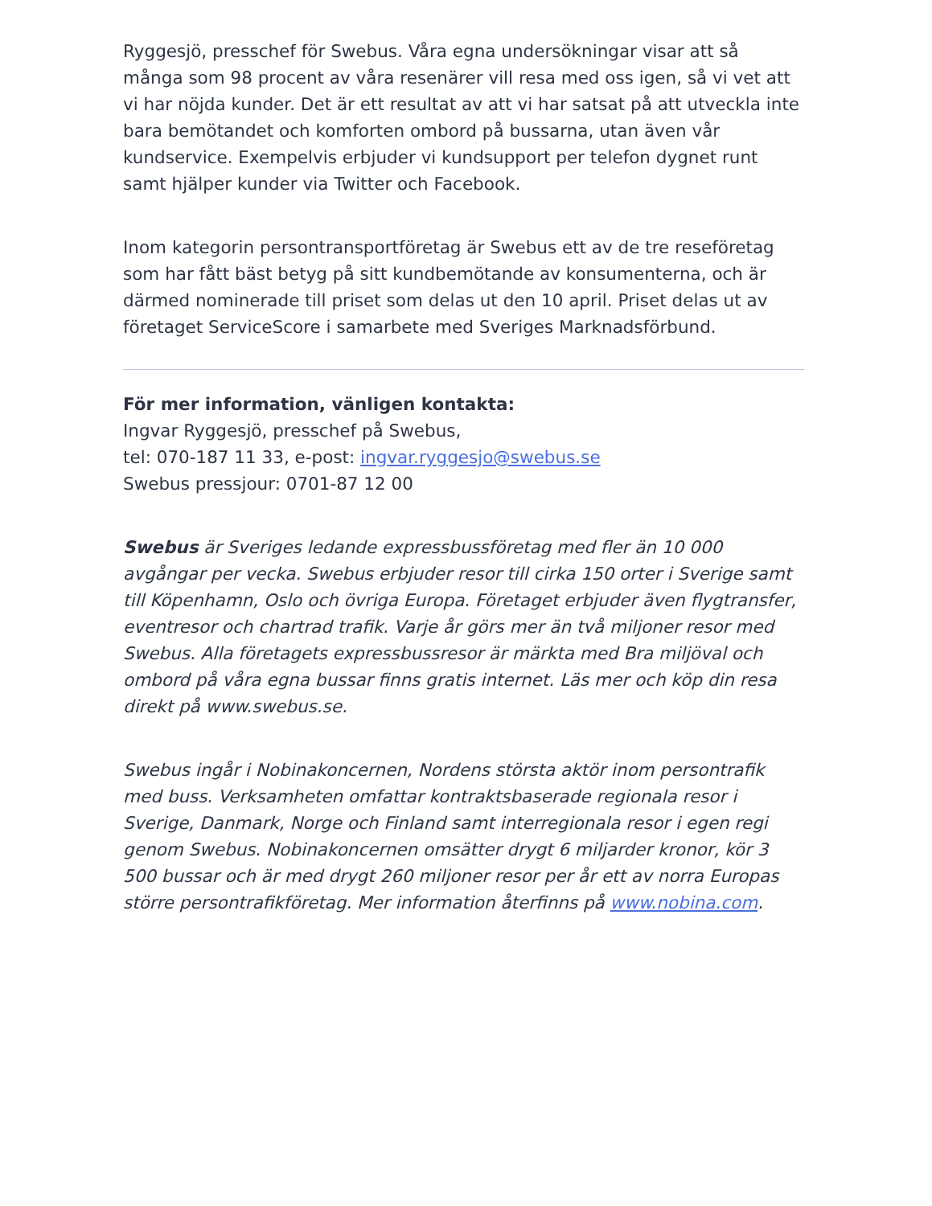Ryggesjö, presschef för Swebus. Våra egna undersökningar visar att så många som 98 procent av våra resenärer vill resa med oss igen, så vi vet att vi har nöjda kunder. Det är ett resultat av att vi har satsat på att utveckla inte bara bemötandet och komforten ombord på bussarna, utan även vår kundservice. Exempelvis erbjuder vi kundsupport per telefon dygnet runt samt hjälper kunder via Twitter och Facebook.
Inom kategorin persontransportföretag är Swebus ett av de tre reseföretag som har fått bäst betyg på sitt kundbemötande av konsumenterna, och är därmed nominerade till priset som delas ut den 10 april. Priset delas ut av företaget ServiceScore i samarbete med Sveriges Marknadsförbund.
För mer information, vänligen kontakta:
Ingvar Ryggesjö, presschef på Swebus,
tel: 070-187 11 33, e-post: ingvar.ryggesjo@swebus.se
Swebus pressjour: 0701-87 12 00
Swebus är Sveriges ledande expressbussföretag med fler än 10 000 avgångar per vecka. Swebus erbjuder resor till cirka 150 orter i Sverige samt till Köpenhamn, Oslo och övriga Europa. Företaget erbjuder även flygtransfer, eventresor och chartrad trafik. Varje år görs mer än två miljoner resor med Swebus. Alla företagets expressbussresor är märkta med Bra miljöval och ombord på våra egna bussar finns gratis internet. Läs mer och köp din resa direkt på www.swebus.se.
Swebus ingår i Nobinakoncernen, Nordens största aktör inom persontrafik med buss. Verksamheten omfattar kontraktsbaserade regionala resor i Sverige, Danmark, Norge och Finland samt interregionala resor i egen regi genom Swebus. Nobinakoncernen omsätter drygt 6 miljarder kronor, kör 3 500 bussar och är med drygt 260 miljoner resor per år ett av norra Europas större persontrafikföretag. Mer information återfinns på www.nobina.com.